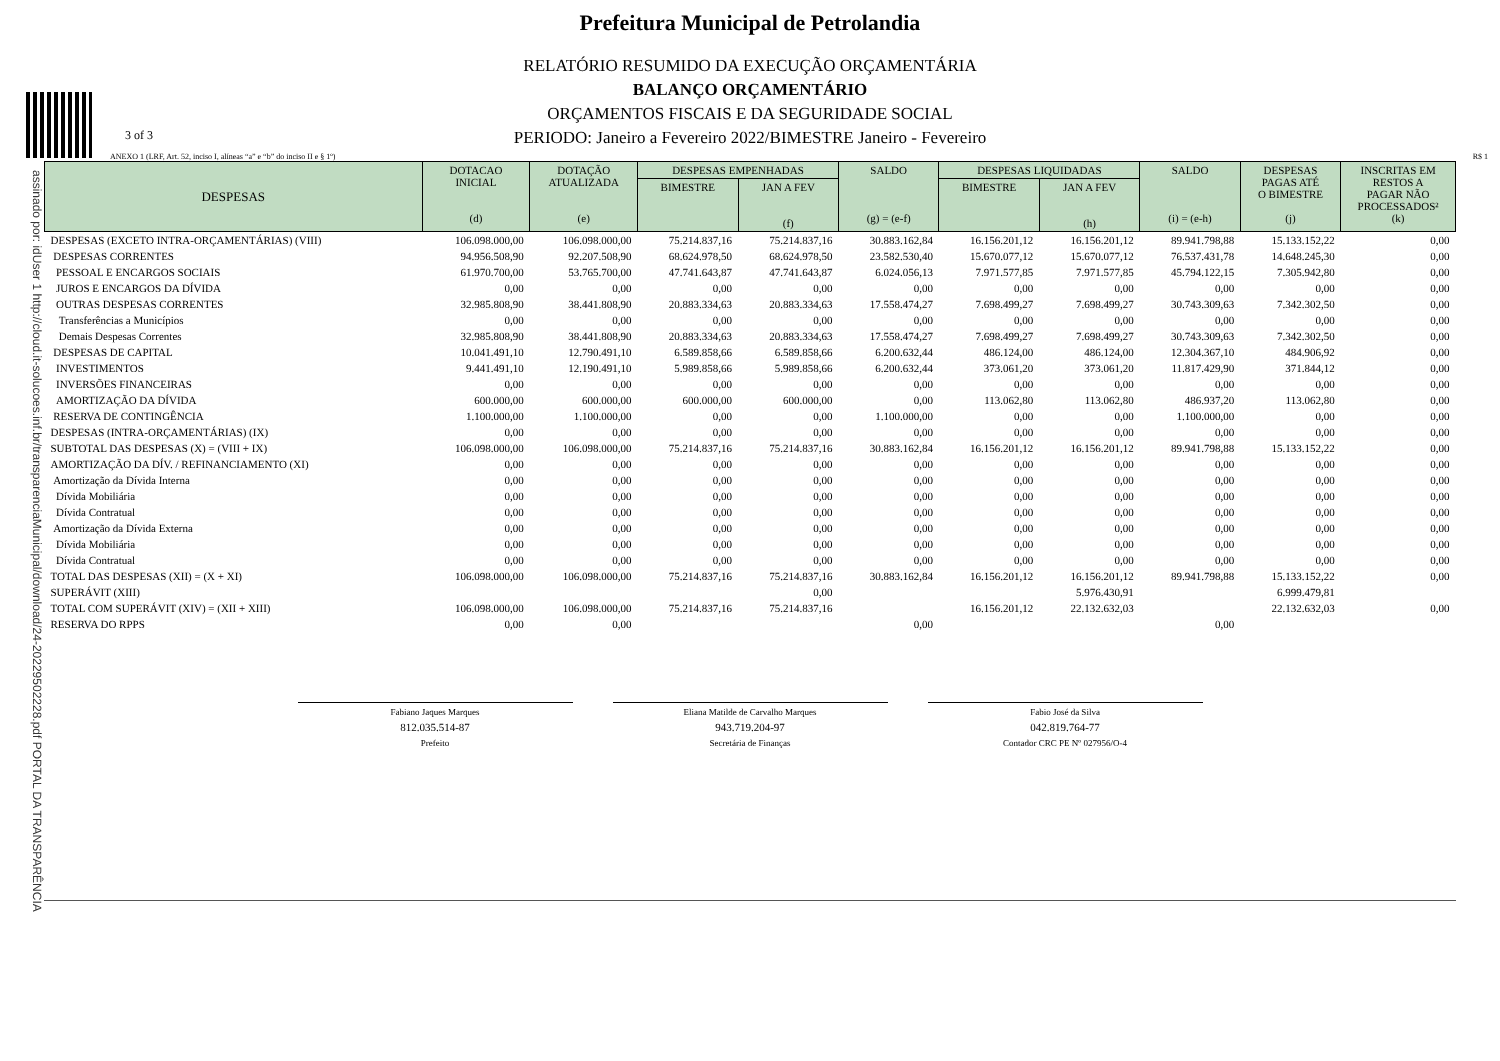3 of 3
assinado por: idUser 1 http://cloud.it-solucoes.inf.br/transparenciaMunicipal/download/24-20229502228.pdf PORTAL DA TRANSPARÊNCIA
Prefeitura Municipal de Petrolandia
RELATÓRIO RESUMIDO DA EXECUÇÃO ORÇAMENTÁRIA
BALANÇO ORÇAMENTÁRIO
ORÇAMENTOS FISCAIS E DA SEGURIDADE SOCIAL
PERIODO: Janeiro a Fevereiro 2022/BIMESTRE Janeiro - Fevereiro
ANEXO 1 (LRF, Art. 52, inciso I, alíneas “a” e “b” do inciso II e § 1º) R$ 1
| DESPESAS | DOTACAO INICIAL (d) | DOTAÇÃO ATUALIZADA (e) | DESPESAS EMPENHADAS | | SALDO (g) = (e-f) | DESPESAS LIQUIDADAS | | SALDO (i) = (e-h) | DESPESAS PAGAS ATÉ O BIMESTRE (j) | INSCRITAS EM RESTOS A PAGAR NÃO PROCESSADOS² (k) |
| --- | --- | --- | --- | --- | --- | --- | --- | --- | --- | --- |
| | | | BIMESTRE | JAN A FEV (f) | | BIMESTRE | JAN A FEV (h) | | | |
| DESPESAS (EXCETO INTRA-ORÇAMENTÁRIAS) (VIII) | 106.098.000,00 | 106.098.000,00 | 75.214.837,16 | 75.214.837,16 | 30.883.162,84 | 16.156.201,12 | 16.156.201,12 | 89.941.798,88 | 15.133.152,22 | 0,00 |
| DESPESAS CORRENTES | 94.956.508,90 | 92.207.508,90 | 68.624.978,50 | 68.624.978,50 | 23.582.530,40 | 15.670.077,12 | 15.670.077,12 | 76.537.431,78 | 14.648.245,30 | 0,00 |
| PESSOAL E ENCARGOS SOCIAIS | 61.970.700,00 | 53.765.700,00 | 47.741.643,87 | 47.741.643,87 | 6.024.056,13 | 7.971.577,85 | 7.971.577,85 | 45.794.122,15 | 7.305.942,80 | 0,00 |
| JUROS E ENCARGOS DA DÍVIDA | 0,00 | 0,00 | 0,00 | 0,00 | 0,00 | 0,00 | 0,00 | 0,00 | 0,00 | 0,00 |
| OUTRAS DESPESAS CORRENTES | 32.985.808,90 | 38.441.808,90 | 20.883.334,63 | 20.883.334,63 | 17.558.474,27 | 7.698.499,27 | 7.698.499,27 | 30.743.309,63 | 7.342.302,50 | 0,00 |
| Transferências a Municípios | 0,00 | 0,00 | 0,00 | 0,00 | 0,00 | 0,00 | 0,00 | 0,00 | 0,00 | 0,00 |
| Demais Despesas Correntes | 32.985.808,90 | 38.441.808,90 | 20.883.334,63 | 20.883.334,63 | 17.558.474,27 | 7.698.499,27 | 7.698.499,27 | 30.743.309,63 | 7.342.302,50 | 0,00 |
| DESPESAS DE CAPITAL | 10.041.491,10 | 12.790.491,10 | 6.589.858,66 | 6.589.858,66 | 6.200.632,44 | 486.124,00 | 486.124,00 | 12.304.367,10 | 484.906,92 | 0,00 |
| INVESTIMENTOS | 9.441.491,10 | 12.190.491,10 | 5.989.858,66 | 5.989.858,66 | 6.200.632,44 | 373.061,20 | 373.061,20 | 11.817.429,90 | 371.844,12 | 0,00 |
| INVERSÕES FINANCEIRAS | 0,00 | 0,00 | 0,00 | 0,00 | 0,00 | 0,00 | 0,00 | 0,00 | 0,00 | 0,00 |
| AMORTIZAÇÃO DA DÍVIDA | 600.000,00 | 600.000,00 | 600.000,00 | 600.000,00 | 0,00 | 113.062,80 | 113.062,80 | 486.937,20 | 113.062,80 | 0,00 |
| RESERVA DE CONTINGÊNCIA | 1.100.000,00 | 1.100.000,00 | 0,00 | 0,00 | 1.100.000,00 | 0,00 | 0,00 | 1.100.000,00 | 0,00 | 0,00 |
| DESPESAS (INTRA-ORÇAMENTÁRIAS) (IX) | 0,00 | 0,00 | 0,00 | 0,00 | 0,00 | 0,00 | 0,00 | 0,00 | 0,00 | 0,00 |
| SUBTOTAL DAS DESPESAS (X) = (VIII + IX) | 106.098.000,00 | 106.098.000,00 | 75.214.837,16 | 75.214.837,16 | 30.883.162,84 | 16.156.201,12 | 16.156.201,12 | 89.941.798,88 | 15.133.152,22 | 0,00 |
| AMORTIZAÇÃO DA DÍV. / REFINANCIAMENTO (XI) | 0,00 | 0,00 | 0,00 | 0,00 | 0,00 | 0,00 | 0,00 | 0,00 | 0,00 | 0,00 |
| Amortização da Dívida Interna | 0,00 | 0,00 | 0,00 | 0,00 | 0,00 | 0,00 | 0,00 | 0,00 | 0,00 | 0,00 |
| Dívida Mobiliária | 0,00 | 0,00 | 0,00 | 0,00 | 0,00 | 0,00 | 0,00 | 0,00 | 0,00 | 0,00 |
| Dívida Contratual | 0,00 | 0,00 | 0,00 | 0,00 | 0,00 | 0,00 | 0,00 | 0,00 | 0,00 | 0,00 |
| Amortização da Dívida Externa | 0,00 | 0,00 | 0,00 | 0,00 | 0,00 | 0,00 | 0,00 | 0,00 | 0,00 | 0,00 |
| Dívida Mobiliária | 0,00 | 0,00 | 0,00 | 0,00 | 0,00 | 0,00 | 0,00 | 0,00 | 0,00 | 0,00 |
| Dívida Contratual | 0,00 | 0,00 | 0,00 | 0,00 | 0,00 | 0,00 | 0,00 | 0,00 | 0,00 | 0,00 |
| TOTAL DAS DESPESAS (XII) = (X + XI) | 106.098.000,00 | 106.098.000,00 | 75.214.837,16 | 75.214.837,16 | 30.883.162,84 | 16.156.201,12 | 16.156.201,12 | 89.941.798,88 | 15.133.152,22 | 0,00 |
| SUPERÁVIT (XIII) | | | | 0,00 | | | 5.976.430,91 | | 6.999.479,81 | |
| TOTAL COM SUPERÁVIT (XIV) = (XII + XIII) | 106.098.000,00 | 106.098.000,00 | 75.214.837,16 | 75.214.837,16 | | 16.156.201,12 | 22.132.632,03 | | 22.132.632,03 | 0,00 |
| RESERVA DO RPPS | 0,00 | 0,00 | | | 0,00 | | | 0,00 | | |
Fabiano Jaques Marques
812.035.514-87
Prefeito
Eliana Matilde de Carvalho Marques
943.719.204-97
Secretária de Finanças
Fabio José da Silva
042.819.764-77
Contador CRC PE Nº 027956/O-4